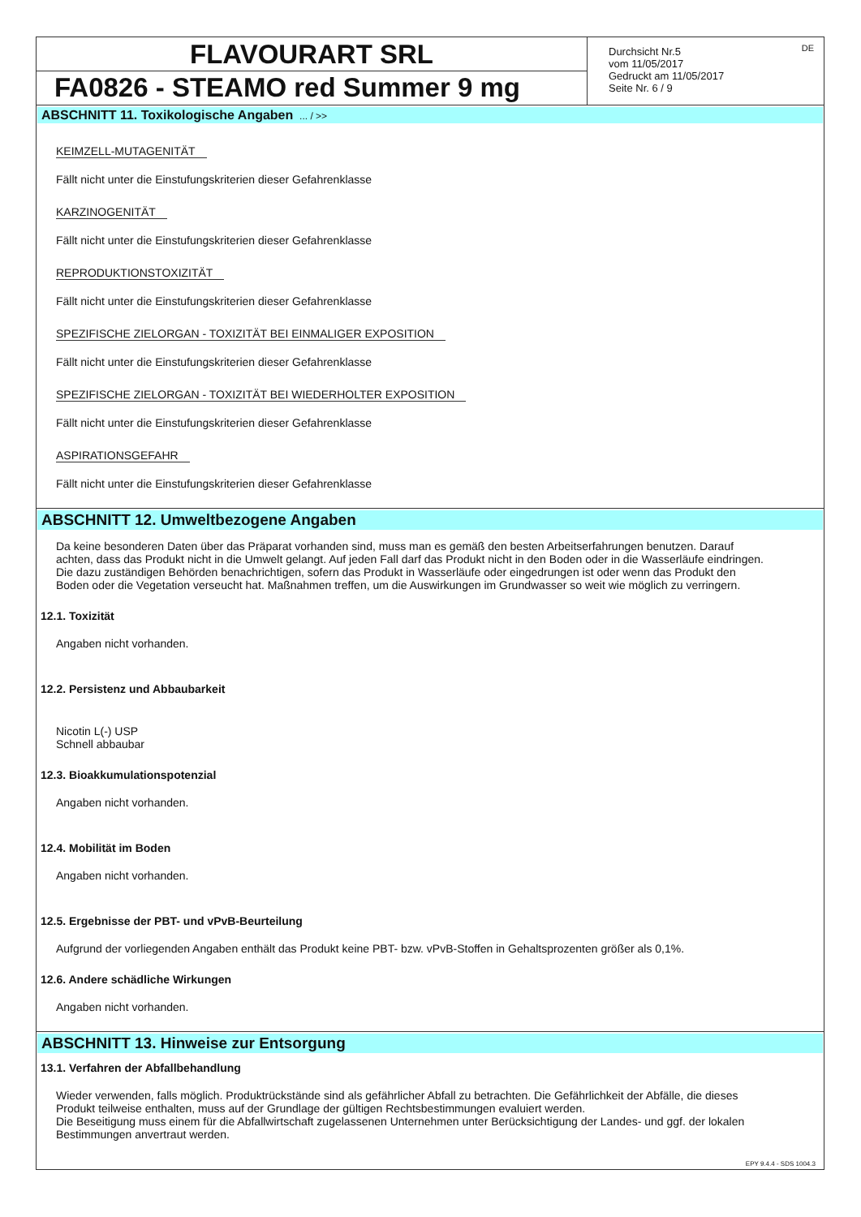FLAVOURART SRL
FA0826 - STEAMO red Summer 9 mg
Durchsicht Nr.5
vom 11/05/2017
Gedruckt am 11/05/2017
Seite Nr. 6 / 9
DE
ABSCHNITT 11. Toxikologische Angaben ... / >>
KEIMZELL-MUTAGENITÄT
Fällt nicht unter die Einstufungskriterien dieser Gefahrenklasse
KARZINOGENITÄT
Fällt nicht unter die Einstufungskriterien dieser Gefahrenklasse
REPRODUKTIONSTOXIZITÄT
Fällt nicht unter die Einstufungskriterien dieser Gefahrenklasse
SPEZIFISCHE ZIELORGAN - TOXIZITÄT BEI EINMALIGER EXPOSITION
Fällt nicht unter die Einstufungskriterien dieser Gefahrenklasse
SPEZIFISCHE ZIELORGAN - TOXIZITÄT BEI WIEDERHOLTER EXPOSITION
Fällt nicht unter die Einstufungskriterien dieser Gefahrenklasse
ASPIRATIONSGEFAHR
Fällt nicht unter die Einstufungskriterien dieser Gefahrenklasse
ABSCHNITT 12. Umweltbezogene Angaben
Da keine besonderen Daten über das Präparat vorhanden sind, muss man es gemäß den besten Arbeitserfahrungen benutzen. Darauf achten, dass das Produkt nicht in die Umwelt gelangt. Auf jeden Fall darf das Produkt nicht in den Boden oder in die Wasserläufe eindringen. Die dazu zuständigen Behörden benachrichtigen, sofern das Produkt in Wasserläufe oder eingedrungen ist oder wenn das Produkt den Boden oder die Vegetation verseucht hat. Maßnahmen treffen, um die Auswirkungen im Grundwasser so weit wie möglich zu verringern.
12.1. Toxizität
Angaben nicht vorhanden.
12.2. Persistenz und Abbaubarkeit
Nicotin L(-) USP
Schnell abbaubar
12.3. Bioakkumulationspotenzial
Angaben nicht vorhanden.
12.4. Mobilität im Boden
Angaben nicht vorhanden.
12.5. Ergebnisse der PBT- und vPvB-Beurteilung
Aufgrund der vorliegenden Angaben enthält das Produkt keine PBT- bzw. vPvB-Stoffen in Gehaltsprozenten größer als 0,1%.
12.6. Andere schädliche Wirkungen
Angaben nicht vorhanden.
ABSCHNITT 13. Hinweise zur Entsorgung
13.1. Verfahren der Abfallbehandlung
Wieder verwenden, falls möglich. Produktrückstände sind als gefährlicher Abfall zu betrachten. Die Gefährlichkeit der Abfälle, die dieses Produkt teilweise enthalten, muss auf der Grundlage der gültigen Rechtsbestimmungen evaluiert werden.
Die Beseitigung muss einem für die Abfallwirtschaft zugelassenen Unternehmen unter Berücksichtigung der Landes- und ggf. der lokalen Bestimmungen anvertraut werden.
EPY 9.4.4 - SDS 1004.3